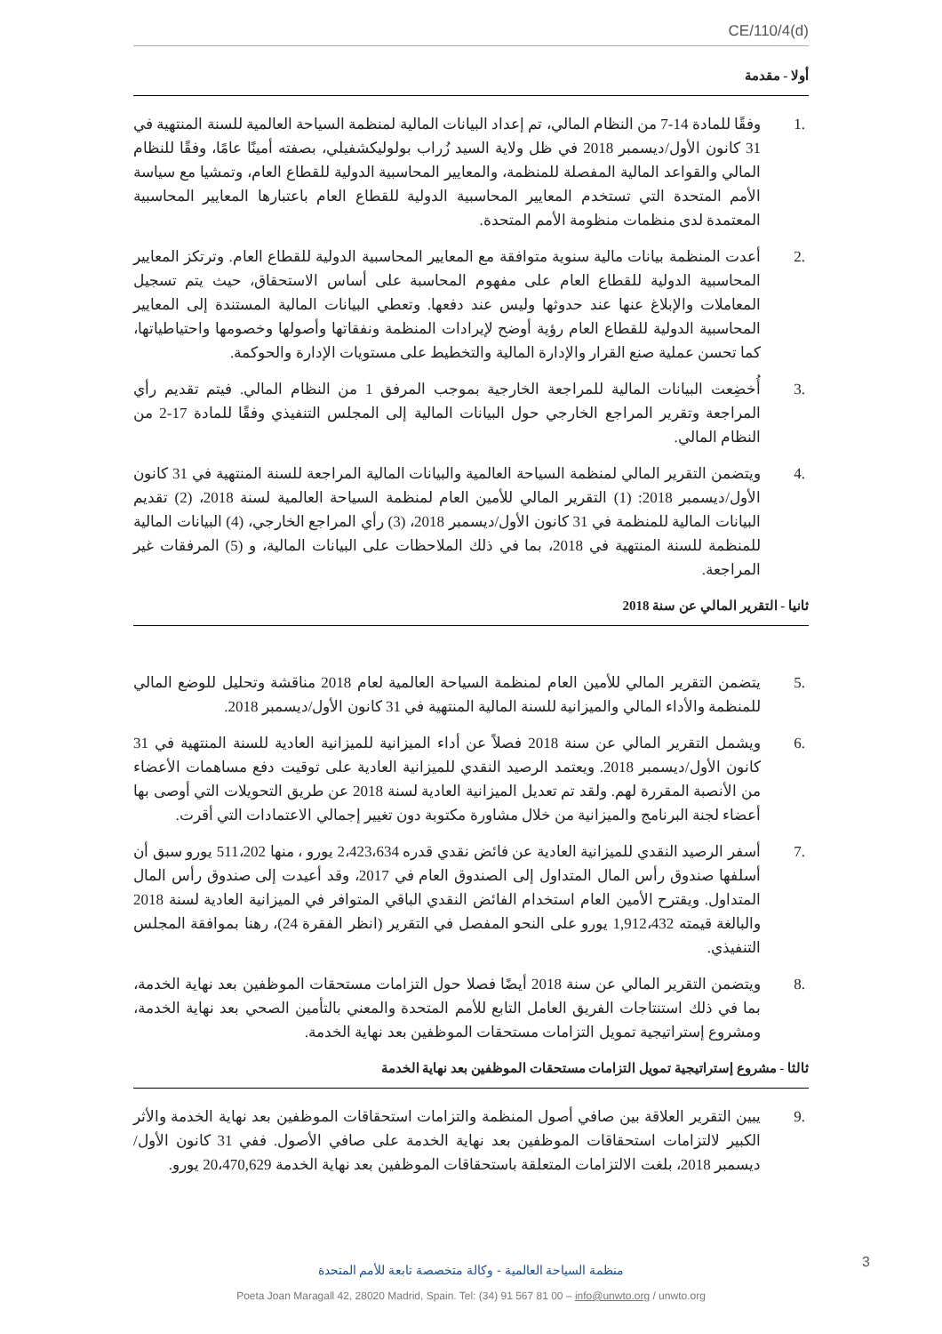CE/110/4(d)
أولا - مقدمة
.1 وفقًا للمادة 14-7 من النظام المالي، تم إعداد البيانات المالية لمنظمة السياحة العالمية للسنة المنتهية في 31 كانون الأول/ديسمبر 2018 في ظل ولاية السيد زُراب بولوليكشفيلي، بصفته أمينًا عامًا، وفقًا للنظام المالي والقواعد المالية المفصلة للمنظمة، والمعايير المحاسبية الدولية للقطاع العام، وتمشيا مع سياسة الأمم المتحدة التي تستخدم المعايير المحاسبية الدولية للقطاع العام باعتبارها المعايير المحاسبية المعتمدة لدى منظمات منظومة الأمم المتحدة.
.2 أعدت المنظمة بيانات مالية سنوية متوافقة مع المعايير المحاسبية الدولية للقطاع العام. وترتكز المعايير المحاسبية الدولية للقطاع العام على مفهوم المحاسبة على أساس الاستحقاق، حيث يتم تسجيل المعاملات والإبلاغ عنها عند حدوثها وليس عند دفعها. وتعطي البيانات المالية المستندة إلى المعايير المحاسبية الدولية للقطاع العام رؤية أوضح لإيرادات المنظمة ونفقاتها وأصولها وخصومها واحتياطياتها، كما تحسن عملية صنع القرار والإدارة المالية والتخطيط على مستويات الإدارة والحوكمة.
.3 أُخضِعت البيانات المالية للمراجعة الخارجية بموجب المرفق 1 من النظام المالي. فيتم تقديم رأي المراجعة وتقرير المراجع الخارجي حول البيانات المالية إلى المجلس التنفيذي وفقًا للمادة 17-2 من النظام المالي.
.4 ويتضمن التقرير المالي لمنظمة السياحة العالمية والبيانات المالية المراجعة للسنة المنتهية في 31 كانون الأول/ديسمبر 2018: (1) التقرير المالي للأمين العام لمنظمة السياحة العالمية لسنة 2018، (2) تقديم البيانات المالية للمنظمة في 31 كانون الأول/ديسمبر 2018، (3) رأي المراجع الخارجي، (4) البيانات المالية للمنظمة للسنة المنتهية في 2018، بما في ذلك الملاحظات على البيانات المالية، و (5) المرفقات غير المراجعة.
ثانيا - التقرير المالي عن سنة 2018
.5 يتضمن التقرير المالي للأمين العام لمنظمة السياحة العالمية لعام 2018 مناقشة وتحليل للوضع المالي للمنظمة والأداء المالي والميزانية للسنة المالية المنتهية في 31 كانون الأول/ديسمبر 2018.
.6 ويشمل التقرير المالي عن سنة 2018 فصلاً عن أداء الميزانية للميزانية العادية للسنة المنتهية في 31 كانون الأول/ديسمبر 2018. ويعتمد الرصيد النقدي للميزانية العادية على توقيت دفع مساهمات الأعضاء من الأنصبة المقررة لهم. ولقد تم تعديل الميزانية العادية لسنة 2018 عن طريق التحويلات التي أوصى بها أعضاء لجنة البرنامج والميزانية من خلال مشاورة مكتوبة دون تغيير إجمالي الاعتمادات التي أقرت.
.7 أسفر الرصيد النقدي للميزانية العادية عن فائض نقدي قدره 2،423،634 يورو ، منها 511،202 يورو سبق أن أسلفها صندوق رأس المال المتداول إلى الصندوق العام في 2017، وقد أعيدت إلى صندوق رأس المال المتداول. ويقترح الأمين العام استخدام الفائض النقدي الباقي المتوافر في الميزانية العادية لسنة 2018 والبالغة قيمته 1,912،432 يورو على النحو المفصل في التقرير (انظر الفقرة 24)، رهنا بموافقة المجلس التنفيذي.
.8 ويتضمن التقرير المالي عن سنة 2018 أيضًا فصلا حول التزامات مستحقات الموظفين بعد نهاية الخدمة، بما في ذلك استنتاجات الفريق العامل التابع للأمم المتحدة والمعني بالتأمين الصحي بعد نهاية الخدمة، ومشروع إستراتيجية تمويل التزامات مستحقات الموظفين بعد نهاية الخدمة.
ثالثا - مشروع إستراتيجية تمويل التزامات مستحقات الموظفين بعد نهاية الخدمة
.9 يبين التقرير العلاقة بين صافي أصول المنظمة والتزامات استحقاقات الموظفين بعد نهاية الخدمة والأثر الكبير لالتزامات استحقاقات الموظفين بعد نهاية الخدمة على صافي الأصول. ففي 31 كانون الأول/ديسمبر 2018، بلغت الالتزامات المتعلقة باستحقاقات الموظفين بعد نهاية الخدمة 20،470,629 يورو.
3
منظمة السياحة العالمية - وكالة متخصصة تابعة للأمم المتحدة
Poeta Joan Maragall 42, 28020 Madrid, Spain. Tel: (34) 91 567 81 00 – info@unwto.org / unwto.org